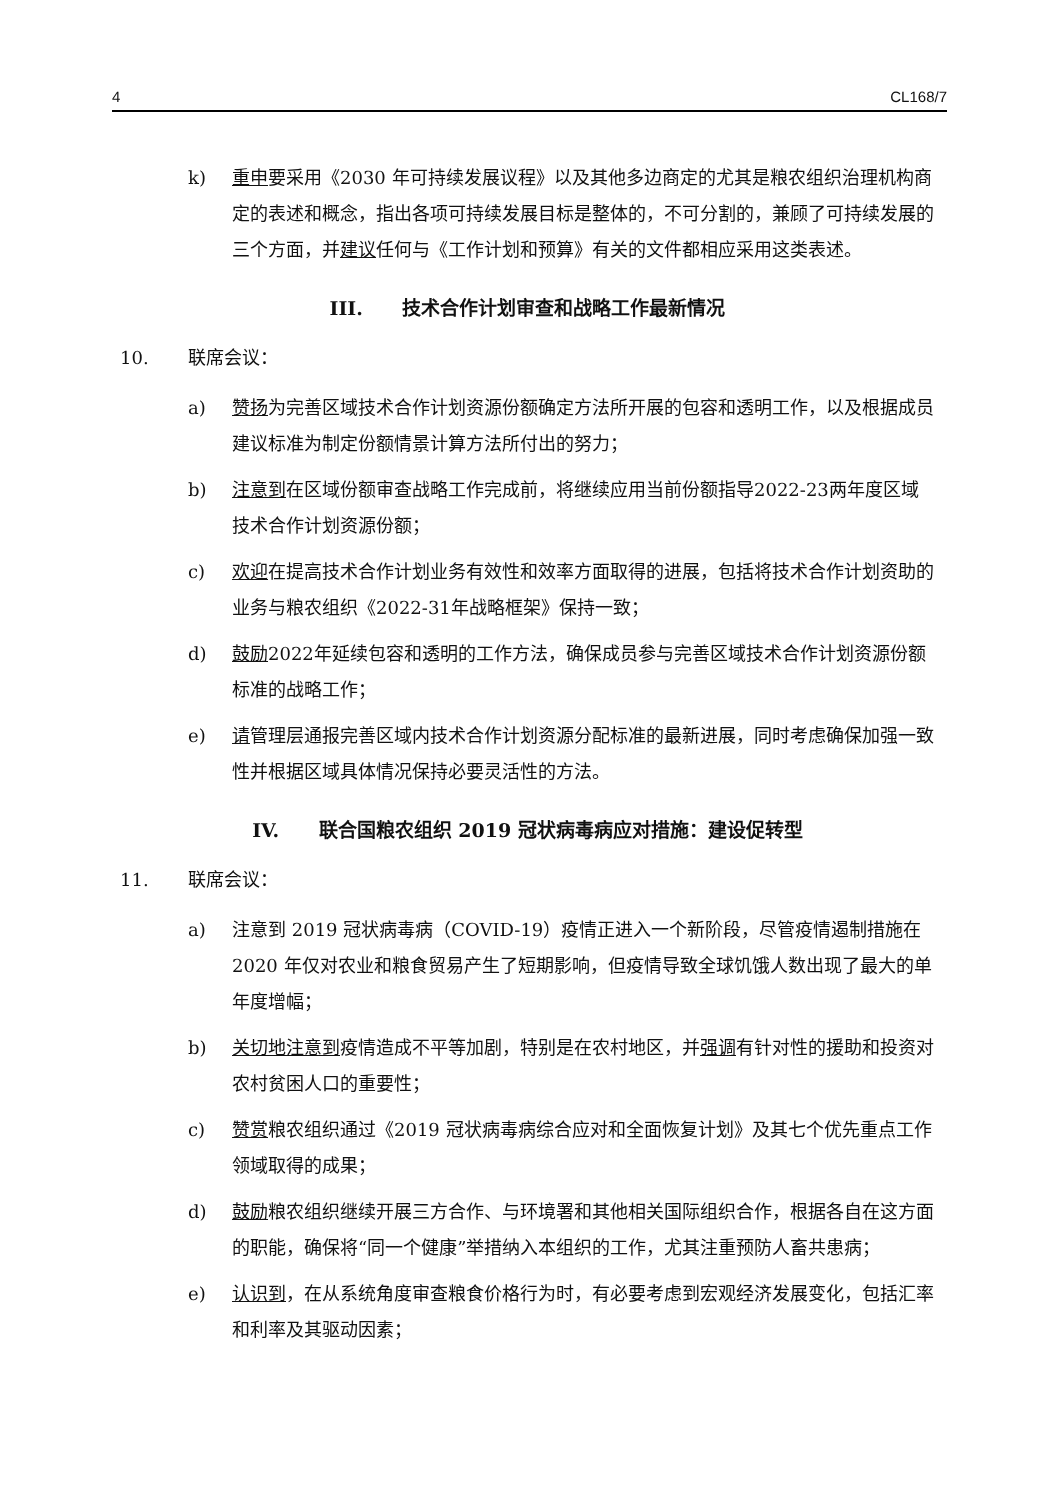4 CL168/7
k) 重申要采用《2030 年可持续发展议程》以及其他多边商定的尤其是粮农组织治理机构商定的表述和概念，指出各项可持续发展目标是整体的，不可分割的，兼顾了可持续发展的三个方面，并建议任何与《工作计划和预算》有关的文件都相应采用这类表述。
III. 技术合作计划审查和战略工作最新情况
10. 联席会议：
a) 赞扬为完善区域技术合作计划资源份额确定方法所开展的包容和透明工作，以及根据成员建议标准为制定份额情景计算方法所付出的努力；
b) 注意到在区域份额审查战略工作完成前，将继续应用当前份额指导2022-23两年度区域技术合作计划资源份额；
c) 欢迎在提高技术合作计划业务有效性和效率方面取得的进展，包括将技术合作计划资助的业务与粮农组织《2022-31年战略框架》保持一致；
d) 鼓励2022年延续包容和透明的工作方法，确保成员参与完善区域技术合作计划资源份额标准的战略工作；
e) 请管理层通报完善区域内技术合作计划资源分配标准的最新进展，同时考虑确保加强一致性并根据区域具体情况保持必要灵活性的方法。
IV. 联合国粮农组织 2019 冠状病毒病应对措施：建设促转型
11. 联席会议：
a) 注意到 2019 冠状病毒病（COVID-19）疫情正进入一个新阶段，尽管疫情遏制措施在 2020 年仅对农业和粮食贸易产生了短期影响，但疫情导致全球饥饿人数出现了最大的单年度增幅；
b) 关切地注意到疫情造成不平等加剧，特别是在农村地区，并强调有针对性的援助和投资对农村贫困人口的重要性；
c) 赞赏粮农组织通过《2019 冠状病毒病综合应对和全面恢复计划》及其七个优先重点工作领域取得的成果；
d) 鼓励粮农组织继续开展三方合作、与环境署和其他相关国际组织合作，根据各自在这方面的职能，确保将“同一个健康”举措纳入本组织的工作，尤其注重预防人畜共患病；
e) 认识到，在从系统角度审查粮食价格行为时，有必要考虑到宏观经济发展变化，包括汇率和利率及其驱动因素；